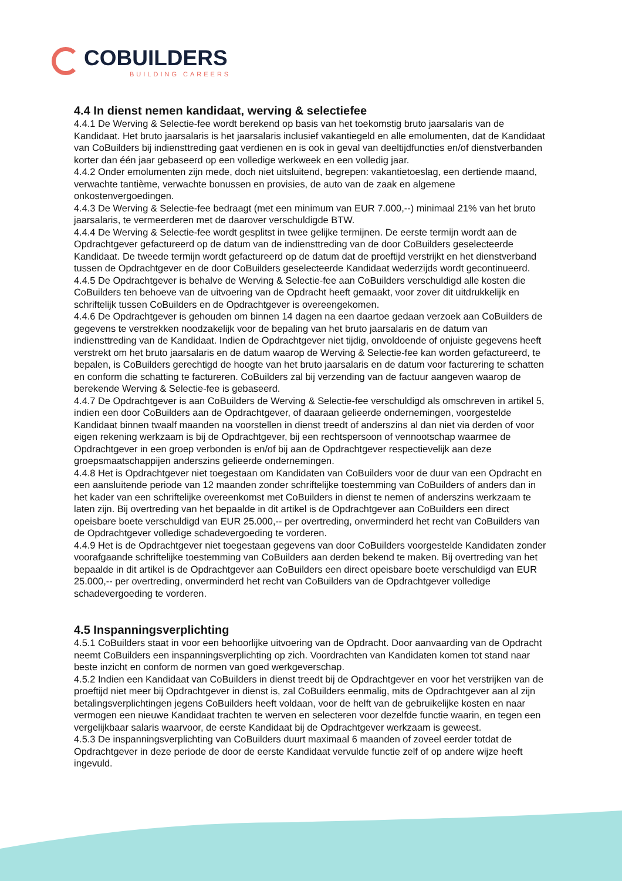COBUILDERS
BUILDING CAREERS
4.4 In dienst nemen kandidaat, werving & selectiefee
4.4.1 De Werving & Selectie-fee wordt berekend op basis van het toekomstig bruto jaarsalaris van de Kandidaat. Het bruto jaarsalaris is het jaarsalaris inclusief vakantiegeld en alle emolumenten, dat de Kandidaat van CoBuilders bij indiensttreding gaat verdienen en is ook in geval van deeltijdfuncties en/of dienstverbanden korter dan één jaar gebaseerd op een volledige werkweek en een volledig jaar.
4.4.2 Onder emolumenten zijn mede, doch niet uitsluitend, begrepen: vakantietoeslag, een dertiende maand, verwachte tantième, verwachte bonussen en provisies, de auto van de zaak en algemene onkostenvergoedingen.
4.4.3 De Werving & Selectie-fee bedraagt (met een minimum van EUR 7.000,--) minimaal 21% van het bruto jaarsalaris, te vermeerderen met de daarover verschuldigde BTW.
4.4.4 De Werving & Selectie-fee wordt gesplitst in twee gelijke termijnen. De eerste termijn wordt aan de Opdrachtgever gefactureerd op de datum van de indiensttreding van de door CoBuilders geselecteerde Kandidaat. De tweede termijn wordt gefactureerd op de datum dat de proeftijd verstrijkt en het dienstverband tussen de Opdrachtgever en de door CoBuilders geselecteerde Kandidaat wederzijds wordt gecontinueerd.
4.4.5 De Opdrachtgever is behalve de Werving & Selectie-fee aan CoBuilders verschuldigd alle kosten die CoBuilders ten behoeve van de uitvoering van de Opdracht heeft gemaakt, voor zover dit uitdrukkelijk en schriftelijk tussen CoBuilders en de Opdrachtgever is overeengekomen.
4.4.6 De Opdrachtgever is gehouden om binnen 14 dagen na een daartoe gedaan verzoek aan CoBuilders de gegevens te verstrekken noodzakelijk voor de bepaling van het bruto jaarsalaris en de datum van indiensttreding van de Kandidaat. Indien de Opdrachtgever niet tijdig, onvoldoende of onjuiste gegevens heeft verstrekt om het bruto jaarsalaris en de datum waarop de Werving & Selectie-fee kan worden gefactureerd, te bepalen, is CoBuilders gerechtigd de hoogte van het bruto jaarsalaris en de datum voor facturering te schatten en conform die schatting te factureren. CoBuilders zal bij verzending van de factuur aangeven waarop de berekende Werving & Selectie-fee is gebaseerd.
4.4.7 De Opdrachtgever is aan CoBuilders de Werving & Selectie-fee verschuldigd als omschreven in artikel 5, indien een door CoBuilders aan de Opdrachtgever, of daaraan gelieerde ondernemingen, voorgestelde Kandidaat binnen twaalf maanden na voorstellen in dienst treedt of anderszins al dan niet via derden of voor eigen rekening werkzaam is bij de Opdrachtgever, bij een rechtspersoon of vennootschap waarmee de Opdrachtgever in een groep verbonden is en/of bij aan de Opdrachtgever respectievelijk aan deze groepsmaatschappijen anderszins gelieerde ondernemingen.
4.4.8 Het is Opdrachtgever niet toegestaan om Kandidaten van CoBuilders voor de duur van een Opdracht en een aansluitende periode van 12 maanden zonder schriftelijke toestemming van CoBuilders of anders dan in het kader van een schriftelijke overeenkomst met CoBuilders in dienst te nemen of anderszins werkzaam te laten zijn. Bij overtreding van het bepaalde in dit artikel is de Opdrachtgever aan CoBuilders een direct opeisbare boete verschuldigd van EUR 25.000,-- per overtreding, onverminderd het recht van CoBuilders van de Opdrachtgever volledige schadevergoeding te vorderen.
4.4.9 Het is de Opdrachtgever niet toegestaan gegevens van door CoBuilders voorgestelde Kandidaten zonder voorafgaande schriftelijke toestemming van CoBuilders aan derden bekend te maken. Bij overtreding van het bepaalde in dit artikel is de Opdrachtgever aan CoBuilders een direct opeisbare boete verschuldigd van EUR 25.000,-- per overtreding, onverminderd het recht van CoBuilders van de Opdrachtgever volledige schadevergoeding te vorderen.
4.5 Inspanningsverplichting
4.5.1 CoBuilders staat in voor een behoorlijke uitvoering van de Opdracht. Door aanvaarding van de Opdracht neemt CoBuilders een inspanningsverplichting op zich. Voordrachten van Kandidaten komen tot stand naar beste inzicht en conform de normen van goed werkgeverschap.
4.5.2 Indien een Kandidaat van CoBuilders in dienst treedt bij de Opdrachtgever en voor het verstrijken van de proeftijd niet meer bij Opdrachtgever in dienst is, zal CoBuilders eenmalig, mits de Opdrachtgever aan al zijn betalingsverplichtingen jegens CoBuilders heeft voldaan, voor de helft van de gebruikelijke kosten en naar vermogen een nieuwe Kandidaat trachten te werven en selecteren voor dezelfde functie waarin, en tegen een vergelijkbaar salaris waarvoor, de eerste Kandidaat bij de Opdrachtgever werkzaam is geweest.
4.5.3 De inspanningsverplichting van CoBuilders duurt maximaal 6 maanden of zoveel eerder totdat de Opdrachtgever in deze periode de door de eerste Kandidaat vervulde functie zelf of op andere wijze heeft ingevuld.